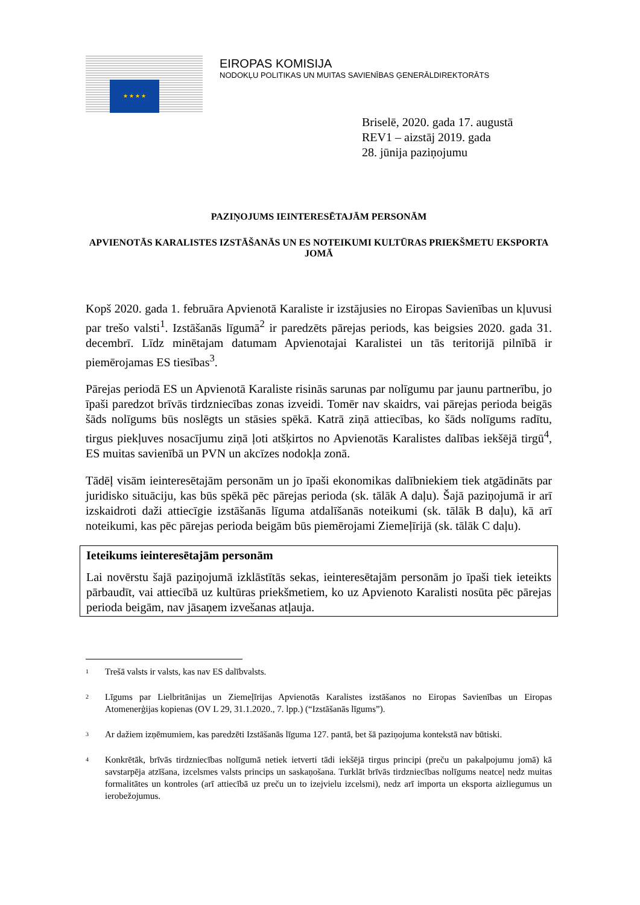★ ★ ★ ★
EIROPAS KOMISIJA
NODOKĻU POLITIKAS UN MUITAS SAVIENĪBAS ĢENERĀLDIREKTORĀTS
Briselē, 2020. gada 17. augustā
REV1 – aizstāj 2019. gada
28. jūnija paziņojumu
PAZIŅOJUMS IEINTERESĒTAJĀM PERSONĀM
APVIENOTĀS KARALISTES IZSTĀŠANĀS UN ES NOTEIKUMI KULTŪRAS PRIEKŠMETU EKSPORTA JOMĀ
Kopš 2020. gada 1. februāra Apvienotā Karaliste ir izstājusies no Eiropas Savienības un kļuvusi par trešo valsti<sup>1</sup>. Izstāšanās līgumā<sup>2</sup> ir paredzēts pārejas periods, kas beigsies 2020. gada 31. decembrī. Līdz minētajam datumam Apvienotajai Karalistei un tās teritorijā pilnībā ir piemērojamas ES tiesības<sup>3</sup>.
Pārejas periodā ES un Apvienotā Karaliste risinās sarunas par nolīgumu par jaunu partnerību, jo īpaši paredzot brīvās tirdzniecības zonas izveidi. Tomēr nav skaidrs, vai pārejas perioda beigās šāds nolīgums būs noslēgts un stāsies spēkā. Katrā ziņā attiecības, ko šāds nolīgums radītu, tirgus piekļuves nosacījumu ziņā ļoti atšķirtos no Apvienotās Karalistes dalības iekšējā tirgū<sup>4</sup>, ES muitas savienībā un PVN un akcīzes nodokļa zonā.
Tādēļ visām ieinteresētajām personām un jo īpaši ekonomikas dalībniekiem tiek atgādināts par juridisko situāciju, kas būs spēkā pēc pārejas perioda (sk. tālāk A daļu). Šajā paziņojumā ir arī izskaidroti daži attiecīgie izstāšanās līguma atdalīšanās noteikumi (sk. tālāk B daļu), kā arī noteikumi, kas pēc pārejas perioda beigām būs piemērojami Ziemeļīrijā (sk. tālāk C daļu).
Ieteikums ieinteresētajām personām
Lai novērstu šajā paziņojumā izklāstītās sekas, ieinteresētajām personām jo īpaši tiek ieteikts pārbaudīt, vai attiecībā uz kultūras priekšmetiem, ko uz Apvienoto Karalisti nosūta pēc pārejas perioda beigām, nav jāsaņem izvešanas atļauja.
<sup>1</sup> Trešā valsts ir valsts, kas nav ES dalībvalsts.
<sup>2</sup> Līgums par Lielbritānijas un Ziemeļīrijas Apvienotās Karalistes izstāšanos no Eiropas Savienības un Eiropas Atomenerģijas kopienas (OV L 29, 31.1.2020., 7. lpp.) (“Izstāšanās līgums”).
<sup>3</sup> Ar dažiem izņēmumiem, kas paredzēti Izstāšanās līguma 127. pantā, bet šā paziņojuma kontekstā nav būtiski.
<sup>4</sup> Konkrētāk, brīvās tirdzniecības nolīgumā netiek ietverti tādi iekšējā tirgus principi (preču un pakalpojumu jomā) kā savstarpēja atzīšana, izcelsmes valsts princips un saskaņošana. Turklāt brīvās tirdzniecības nolīgums neatceļ nedz muitas formalitātes un kontroles (arī attiecībā uz preču un to izejvielu izcelsmi), nedz arī importa un eksporta aizliegumus un ierobežojumus.